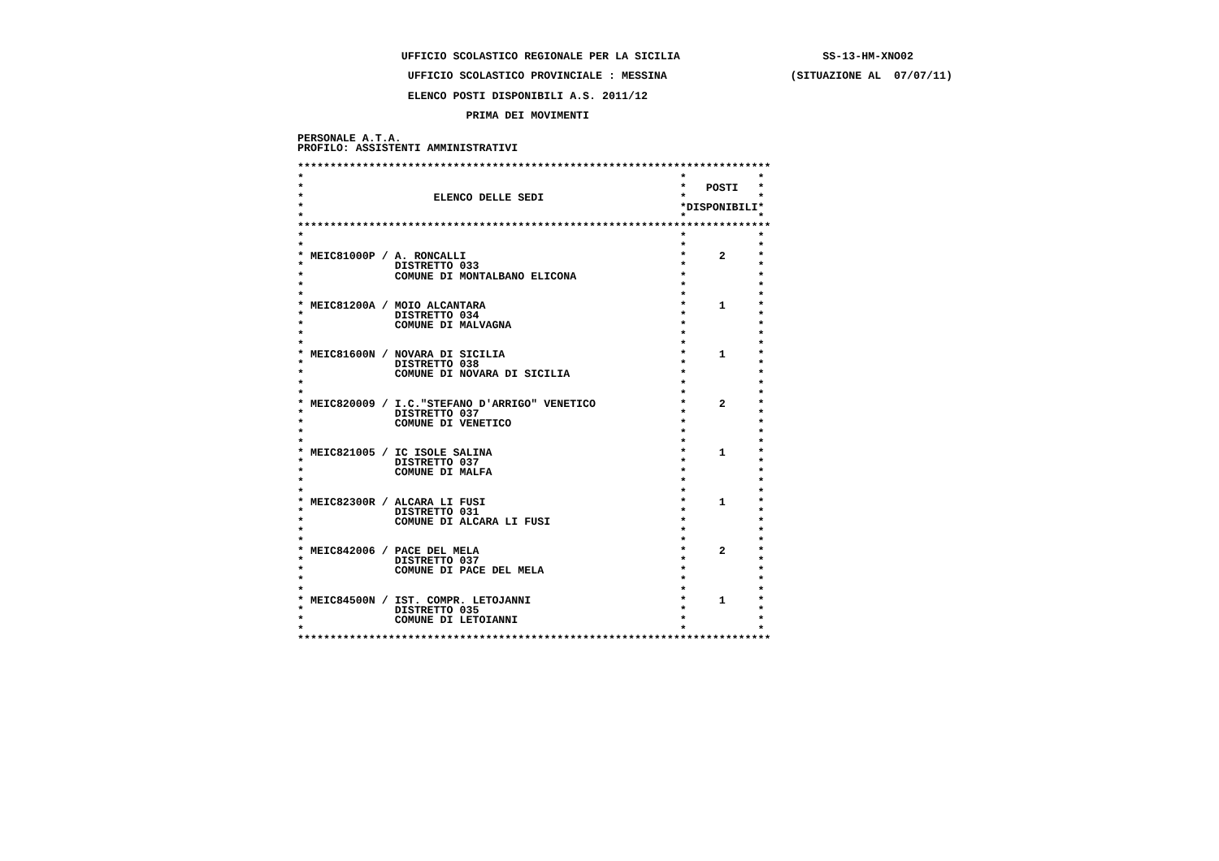UFFICIO SCOLASTICO REGIONALE PER LA SICILIA                      SS-13-HM-XNO02
                 UFFICIO SCOLASTICO PROVINCIALE : MESSINA                   (SITUAZIONE AL  07/07/11)
                 ELENCO POSTI DISPONIBILI A.S. 2011/12
                          PRIMA DEI MOVIMENTI
PERSONALE A.T.A.
PROFILO: ASSISTENTI AMMINISTRATIVI

*************************************************************************
*                                                          *           *
*                                                          *   POSTI   *
*                    ELENCO DELLE SEDI                     *           *
*                                                          *DISPONIBILI*
*                                                          *           *
*************************************************************************
*                                                          *           *
*                                                          *           *
* MEIC81000P / A. RONCALLI                                 *     2     *
*              DISTRETTO 033                               *           *
*              COMUNE DI MONTALBANO ELICONA                *           *
*                                                          *           *
*                                                          *           *
* MEIC81200A / MOIO ALCANTARA                              *     1     *
*              DISTRETTO 034                               *           *
*              COMUNE DI MALVAGNA                          *           *
*                                                          *           *
*                                                          *           *
* MEIC81600N / NOVARA DI SICILIA                           *     1     *
*              DISTRETTO 038                               *           *
*              COMUNE DI NOVARA DI SICILIA                 *           *
*                                                          *           *
*                                                          *           *
* MEIC820009 / I.C."STEFANO D'ARRIGO" VENETICO             *     2     *
*              DISTRETTO 037                               *           *
*              COMUNE DI VENETICO                          *           *
*                                                          *           *
*                                                          *           *
* MEIC821005 / IC ISOLE SALINA                             *     1     *
*              DISTRETTO 037                               *           *
*              COMUNE DI MALFA                             *           *
*                                                          *           *
*                                                          *           *
* MEIC82300R / ALCARA LI FUSI                              *     1     *
*              DISTRETTO 031                               *           *
*              COMUNE DI ALCARA LI FUSI                    *           *
*                                                          *           *
*                                                          *           *
* MEIC842006 / PACE DEL MELA                               *     2     *
*              DISTRETTO 037                               *           *
*              COMUNE DI PACE DEL MELA                     *           *
*                                                          *           *
*                                                          *           *
* MEIC84500N / IST. COMPR. LETOJANNI                       *     1     *
*              DISTRETTO 035                               *           *
*              COMUNE DI LETOIANNI                         *           *
*                                                          *           *
*************************************************************************